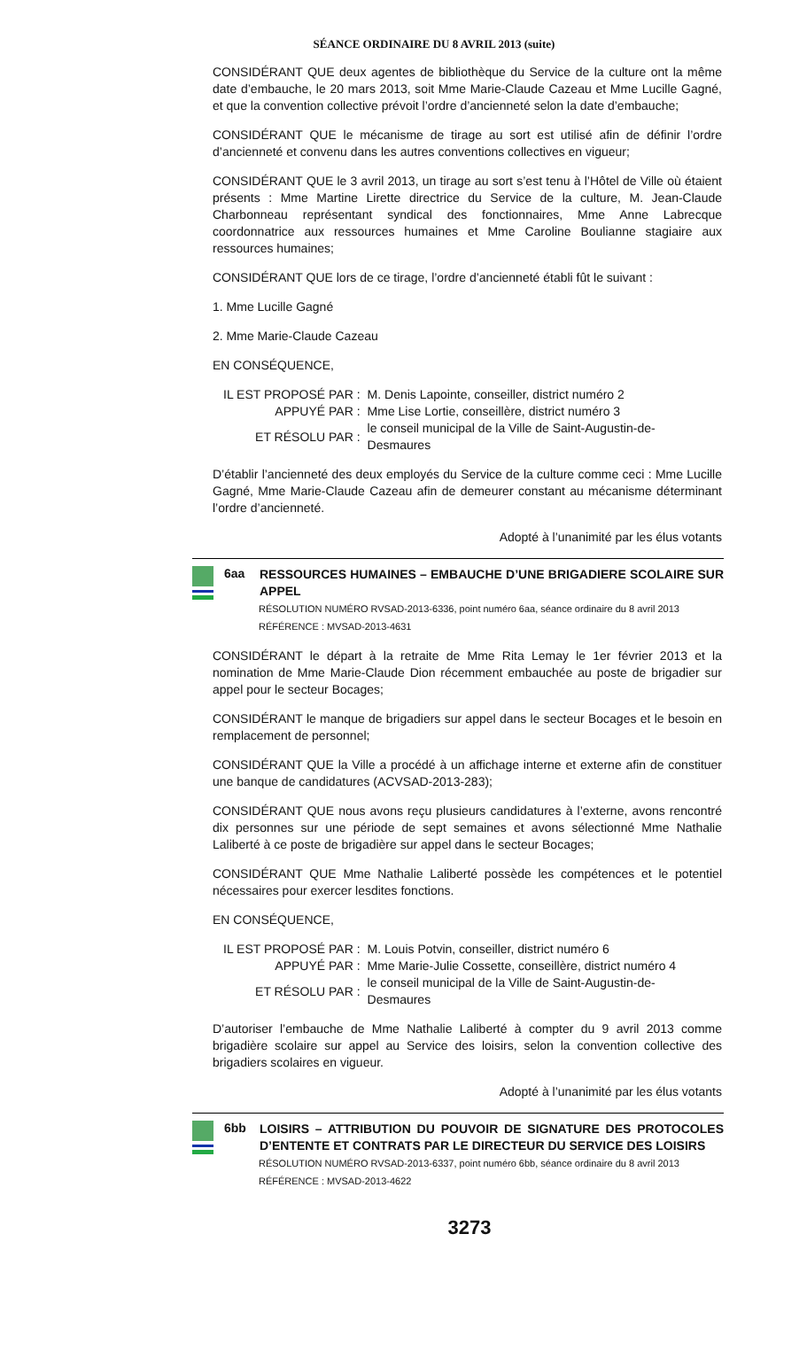SÉANCE ORDINAIRE DU 8 AVRIL 2013 (suite)
CONSIDÉRANT QUE deux agentes de bibliothèque du Service de la culture ont la même date d’embauche, le 20 mars 2013, soit Mme Marie-Claude Cazeau et Mme Lucille Gagné, et que la convention collective prévoit l’ordre d’ancienneté selon la date d’embauche;
CONSIDÉRANT QUE le mécanisme de tirage au sort est utilisé afin de définir l’ordre d’ancienneté et convenu dans les autres conventions collectives en vigueur;
CONSIDÉRANT QUE le 3 avril 2013, un tirage au sort s’est tenu à l’Hôtel de Ville où étaient présents : Mme Martine Lirette directrice du Service de la culture, M. Jean-Claude Charbonneau représentant syndical des fonctionnaires, Mme Anne Labrecque coordonnatrice aux ressources humaines et Mme Caroline Boulianne stagiaire aux ressources humaines;
CONSIDÉRANT QUE lors de ce tirage, l’ordre d’ancienneté établi fût le suivant :
1. Mme Lucille Gagné
2. Mme Marie-Claude Cazeau
EN CONSÉQUENCE,
| IL EST PROPOSÉ PAR : | M. Denis Lapointe, conseiller, district numéro 2 |
| APPUYÉ PAR : | Mme Lise Lortie, conseillère, district numéro 3 |
| ET RÉSOLU PAR : | le conseil municipal de la Ville de Saint-Augustin-de-Desmaures |
D’établir l’ancienneté des deux employés du Service de la culture comme ceci : Mme Lucille Gagné, Mme Marie-Claude Cazeau afin de demeurer constant au mécanisme déterminant l’ordre d’ancienneté.
Adopté à l’unanimité par les élus votants
6aa
RESSOURCES HUMAINES – EMBAUCHE D’UNE BRIGADIERE SCOLAIRE SUR APPEL
RÉSOLUTION NUMÉRO RVSAD-2013-6336, point numéro 6aa, séance ordinaire du 8 avril 2013
RÉFÉRENCE : MVSAD-2013-4631
CONSIDÉRANT le départ à la retraite de Mme Rita Lemay le 1er février 2013 et la nomination de Mme Marie-Claude Dion récemment embauchée au poste de brigadier sur appel pour le secteur Bocages;
CONSIDÉRANT le manque de brigadiers sur appel dans le secteur Bocages et le besoin en remplacement de personnel;
CONSIDÉRANT QUE la Ville a procédé à un affichage interne et externe afin de constituer une banque de candidatures (ACVSAD-2013-283);
CONSIDÉRANT QUE nous avons reçu plusieurs candidatures à l’externe, avons rencontré dix personnes sur une période de sept semaines et avons sélectionné Mme Nathalie Laliberté à ce poste de brigadière sur appel dans le secteur Bocages;
CONSIDÉRANT QUE Mme Nathalie Laliberté possède les compétences et le potentiel nécessaires pour exercer lesdites fonctions.
EN CONSÉQUENCE,
| IL EST PROPOSÉ PAR : | M. Louis Potvin, conseiller, district numéro 6 |
| APPUYÉ PAR : | Mme Marie-Julie Cossette, conseillère, district numéro 4 |
| ET RÉSOLU PAR : | le conseil municipal de la Ville de Saint-Augustin-de-Desmaures |
D’autoriser l’embauche de Mme Nathalie Laliberté à compter du 9 avril 2013 comme brigadière scolaire sur appel au Service des loisirs, selon la convention collective des brigadiers scolaires en vigueur.
Adopté à l’unanimité par les élus votants
6bb
LOISIRS – ATTRIBUTION DU POUVOIR DE SIGNATURE DES PROTOCOLES D’ENTENTE ET CONTRATS PAR LE DIRECTEUR DU SERVICE DES LOISIRS
RÉSOLUTION NUMÉRO RVSAD-2013-6337, point numéro 6bb, séance ordinaire du 8 avril 2013
RÉFÉRENCE : MVSAD-2013-4622
3273